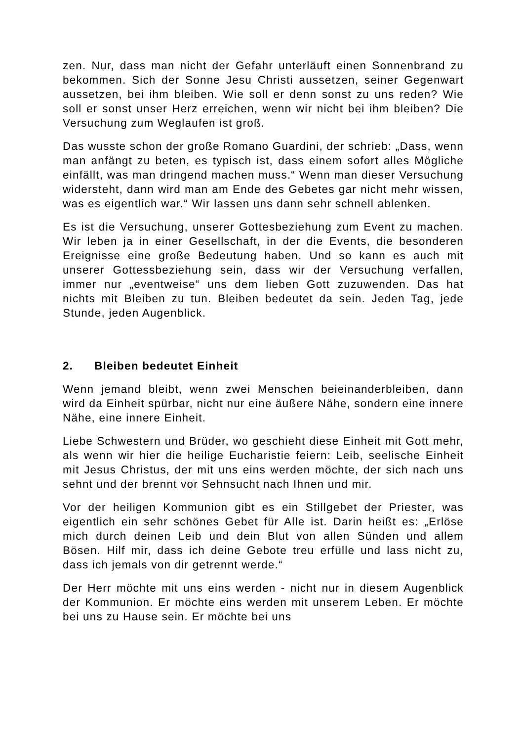zen. Nur, dass man nicht der Gefahr unterläuft einen Sonnenbrand zu bekommen. Sich der Sonne Jesu Christi aussetzen, seiner Gegenwart aussetzen, bei ihm bleiben. Wie soll er denn sonst zu uns reden? Wie soll er sonst unser Herz erreichen, wenn wir nicht bei ihm bleiben? Die Versuchung zum Weglaufen ist groß.
Das wusste schon der große Romano Guardini, der schrieb: „Dass, wenn man anfängt zu beten, es typisch ist, dass einem sofort alles Mögliche einfällt, was man dringend machen muss.“ Wenn man dieser Versuchung widersteht, dann wird man am Ende des Gebetes gar nicht mehr wissen, was es eigentlich war.“ Wir lassen uns dann sehr schnell ablenken.
Es ist die Versuchung, unserer Gottesbeziehung zum Event zu machen. Wir leben ja in einer Gesellschaft, in der die Events, die besonderen Ereignisse eine große Bedeutung haben. Und so kann es auch mit unserer Gottessbeziehung sein, dass wir der Versuchung verfallen, immer nur „eventweise“ uns dem lieben Gott zuzuwenden. Das hat nichts mit Bleiben zu tun. Bleiben bedeutet da sein. Jeden Tag, jede Stunde, jeden Augenblick.
2. Bleiben bedeutet Einheit
Wenn jemand bleibt, wenn zwei Menschen beieinanderbleiben, dann wird da Einheit spürbar, nicht nur eine äußere Nähe, sondern eine innere Nähe, eine innere Einheit.
Liebe Schwestern und Brüder, wo geschieht diese Einheit mit Gott mehr, als wenn wir hier die heilige Eucharistie feiern: Leib, seelische Einheit mit Jesus Christus, der mit uns eins werden möchte, der sich nach uns sehnt und der brennt vor Sehnsucht nach Ihnen und mir.
Vor der heiligen Kommunion gibt es ein Stillgebet der Priester, was eigentlich ein sehr schönes Gebet für Alle ist. Darin heißt es: „Erlöse mich durch deinen Leib und dein Blut von allen Sünden und allem Bösen. Hilf mir, dass ich deine Gebote treu erfülle und lass nicht zu, dass ich jemals von dir getrennt werde.“
Der Herr möchte mit uns eins werden - nicht nur in diesem Augenblick der Kommunion. Er möchte eins werden mit unserem Leben. Er möchte bei uns zu Hause sein. Er möchte bei uns